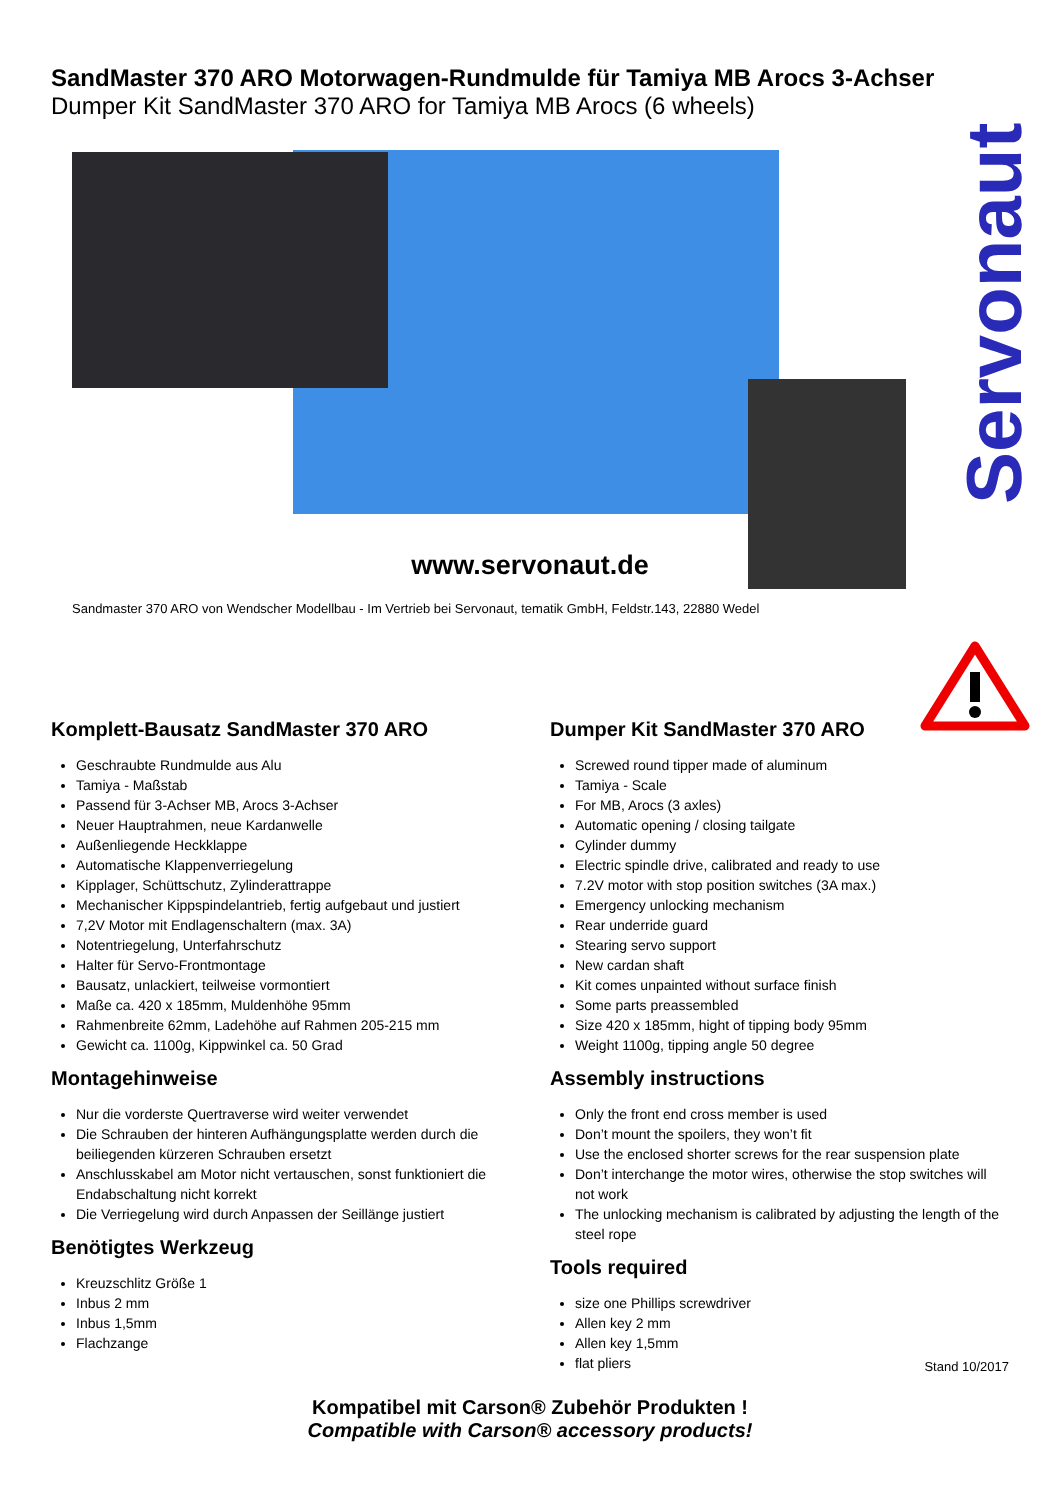SandMaster 370 ARO Motorwagen-Rundmulde für Tamiya MB Arocs 3-Achser
Dumper Kit SandMaster 370 ARO for Tamiya MB Arocs (6 wheels)
Servonaut
www.servonaut.de
Sandmaster 370 ARO von Wendscher Modellbau - Im Vertrieb bei Servonaut, tematik GmbH, Feldstr.143, 22880 Wedel
Komplett-Bausatz SandMaster 370 ARO
Geschraubte Rundmulde aus Alu
Tamiya - Maßstab
Passend für 3-Achser MB, Arocs 3-Achser
Neuer Hauptrahmen, neue Kardanwelle
Außenliegende Heckklappe
Automatische Klappenverriegelung
Kipplager, Schüttschutz, Zylinderattrappe
Mechanischer Kippspindelantrieb, fertig aufgebaut und justiert
7,2V Motor mit Endlagenschaltern (max. 3A)
Notentriegelung, Unterfahrschutz
Halter für Servo-Frontmontage
Bausatz, unlackiert, teilweise vormontiert
Maße ca. 420 x 185mm, Muldenhöhe 95mm
Rahmenbreite 62mm, Ladehöhe auf Rahmen 205-215 mm
Gewicht ca. 1100g, Kippwinkel ca. 50 Grad
Montagehinweise
Nur die vorderste Quertraverse wird weiter verwendet
Die Schrauben der hinteren Aufhängungsplatte werden durch die beiliegenden kürzeren Schrauben ersetzt
Anschlusskabel am Motor nicht vertauschen, sonst funktioniert die Endabschaltung nicht korrekt
Die Verriegelung wird durch Anpassen der Seillänge justiert
Benötigtes Werkzeug
Kreuzschlitz Größe 1
Inbus 2 mm
Inbus 1,5mm
Flachzange
Dumper Kit SandMaster 370 ARO
Screwed round tipper made of aluminum
Tamiya - Scale
For MB, Arocs (3 axles)
Automatic opening / closing tailgate
Cylinder dummy
Electric spindle drive, calibrated and ready to use
7.2V motor with stop position switches (3A max.)
Emergency unlocking mechanism
Rear underride guard
Stearing servo support
New cardan shaft
Kit comes unpainted without surface finish
Some parts preassembled
Size 420 x 185mm, hight of tipping body 95mm
Weight 1100g, tipping angle 50 degree
Assembly instructions
Only the front end cross member is used
Don’t mount the spoilers, they won’t fit
Use the enclosed shorter screws for the rear suspension plate
Don’t interchange the motor wires, otherwise the stop switches will not work
The unlocking mechanism is calibrated by adjusting the length of the steel rope
Tools required
size one Phillips screwdriver
Allen key 2 mm
Allen key 1,5mm
flat pliers
Stand 10/2017
Kompatibel mit Carson® Zubehör Produkten !
Compatible with Carson® accessory products!